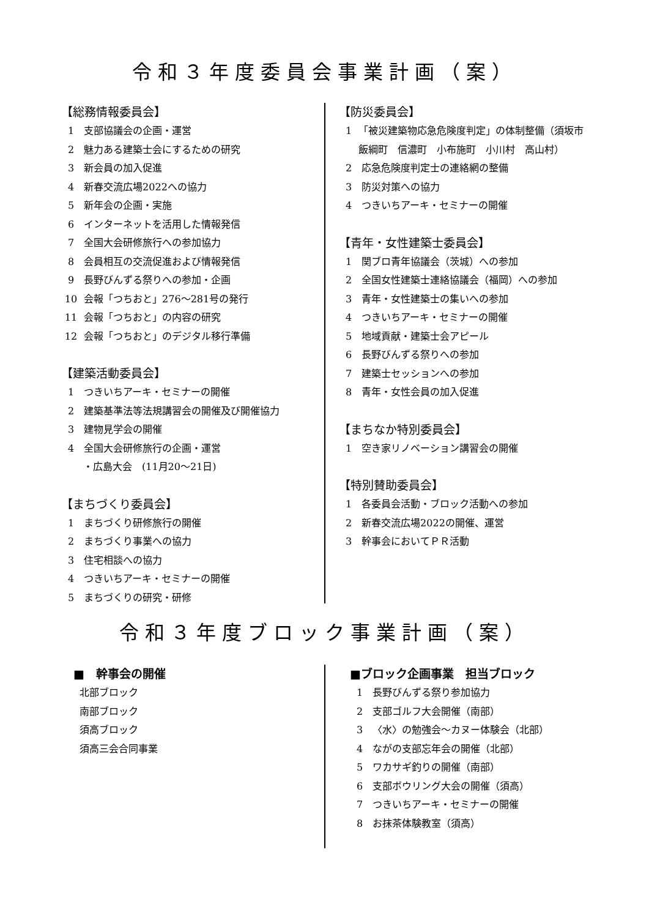令和３年度委員会事業計画（案）
【総務情報委員会】
1 支部協議会の企画・運営
2 魅力ある建築士会にするための研究
3 新会員の加入促進
4 新春交流広場2022への協力
5 新年会の企画・実施
6 インターネットを活用した情報発信
7 全国大会研修旅行への参加協力
8 会員相互の交流促進および情報発信
9 長野びんずる祭りへの参加・企画
10 会報「つちおと」276〜281号の発行
11 会報「つちおと」の内容の研究
12 会報「つちおと」のデジタル移行準備
【建築活動委員会】
1 つきいちアーキ・セミナーの開催
2 建築基準法等法規講習会の開催及び開催協力
3 建物見学会の開催
4 全国大会研修旅行の企画・運営
・広島大会　(11月20〜21日)
【まちづくり委員会】
1 まちづくり研修旅行の開催
2 まちづくり事業への協力
3 住宅相談への協力
4 つきいちアーキ・セミナーの開催
5 まちづくりの研究・研修
【防災委員会】
1 「被災建築物応急危険度判定」の体制整備（須坂市
飯綱町　信濃町　小布施町　小川村　高山村）
2 応急危険度判定士の連絡網の整備
3 防災対策への協力
4 つきいちアーキ・セミナーの開催
【青年・女性建築士委員会】
1 関ブロ青年協議会（茨城）への参加
2 全国女性建築士連絡協議会（福岡）への参加
3 青年・女性建築士の集いへの参加
4 つきいちアーキ・セミナーの開催
5 地域貢献・建築士会アピール
6 長野びんずる祭りへの参加
7 建築士セッションへの参加
8 青年・女性会員の加入促進
【まちなか特別委員会】
1 空き家リノベーション講習会の開催
【特別賛助委員会】
1 各委員会活動・ブロック活動への参加
2 新春交流広場2022の開催、運営
3 幹事会においてＰＲ活動
令和３年度ブロック事業計画（案）
■　幹事会の開催
北部ブロック
南部ブロック
須高ブロック
須高三会合同事業
■ブロック企画事業　担当ブロック
1 長野びんずる祭り参加協力
2 支部ゴルフ大会開催（南部）
3 〈水〉の勉強会〜カヌー体験会（北部）
4 ながの支部忘年会の開催（北部）
5 ワカサギ釣りの開催（南部）
6 支部ボウリング大会の開催（須高）
7 つきいちアーキ・セミナーの開催
8 お抹茶体験教室（須高）